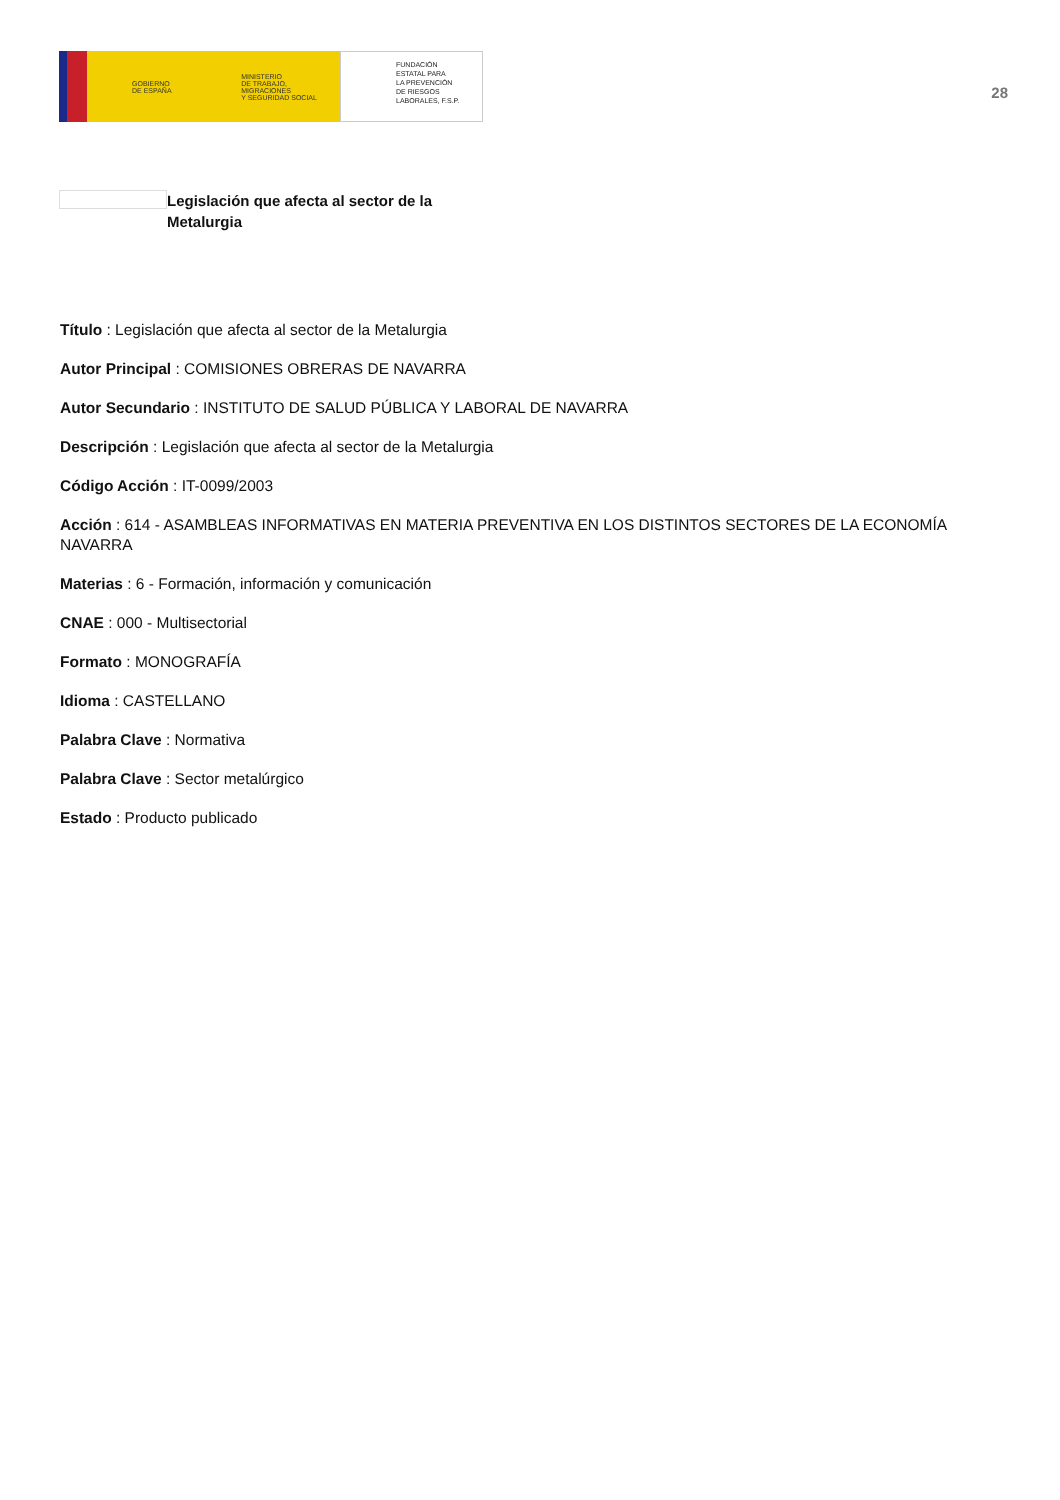GOBIERNO
DE ESPAÑA
MINISTERIO
DE TRABAJO, MIGRACIONES
Y SEGURIDAD SOCIAL
FUNDACIÓN
ESTATAL PARA
LA PREVENCIÓN
DE RIESGOS
LABORALES, F.S.P.
28
Legislación que afecta al sector de la Metalurgia
Título : Legislación que afecta al sector de la Metalurgia
Autor Principal : COMISIONES OBRERAS DE NAVARRA
Autor Secundario : INSTITUTO DE SALUD PÚBLICA Y LABORAL DE NAVARRA
Descripción : Legislación que afecta al sector de la Metalurgia
Código Acción : IT-0099/2003
Acción : 614 - ASAMBLEAS INFORMATIVAS EN MATERIA PREVENTIVA EN LOS DISTINTOS SECTORES DE LA ECONOMÍA NAVARRA
Materias : 6 - Formación, información y comunicación
CNAE : 000 - Multisectorial
Formato : MONOGRAFÍA
Idioma : CASTELLANO
Palabra Clave : Normativa
Palabra Clave : Sector metalúrgico
Estado : Producto publicado